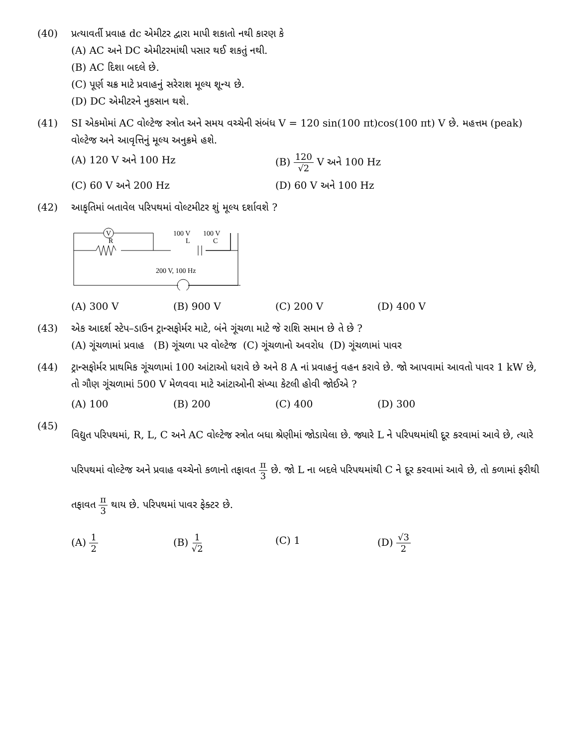(40) પ્રત્યાવર્તી પ્રવાહ dc એમીટર દ્વારા માપી શકાતો નથી કારણ કે
(A) AC અને DC એમીટરમાંથી પસાર થઈ શકતું નથી.
(B) AC દિશા બદલે છે.
(C) પૂર્ણ ચક્ર માટે પ્રવાહનું સરેરાશ મૂલ્ય શૂન્ય છે.
(D) DC એમીટરને નુકસાન થશે.
(41) SI એકમોમાં AC વોલ્ટેજ સ્ત્રોત અને સમય વચ્ચેની સંબંધ V = 120 sin(100 πt)cos(100 πt) V છે. મહત્તમ (peak) વોલ્ટેજ અને આવૃત્તિનું મૂલ્ય અનુક્રમે હશે.
(A) 120 V અને 100 Hz (B) 120 √2 V અને 100 Hz
(C) 60 V અને 200 Hz (D) 60 V અને 100 Hz
(42) આકૃતિમાં બતાવેલ પરિપથમાં વોલ્ટમીટર શું મૂલ્ય દર્શાવશે ?
V
R
100 V
100 V
L
C
200 V, 100 Hz
(A) 300 V (B) 900 V (C) 200 V (D) 400 V
(43) એક આદર્શ સ્ટેપ–ડાઉન ટ્રાન્સફોર્મર માટે, બંને ગૂંચળા માટે જે રાશિ સમાન છે તે છે ?
(A) ગૂંચળામાં પ્રવાહ (B) ગૂંચળા પર વોલ્ટેજ (C) ગૂંચળાનો અવરોધ (D) ગૂંચળામાં પાવર
(44) ટ્રાન્સફોર્મર પ્રાથમિક ગૂંચળામાં 100 આંટાઓ ધરાવે છે અને 8 A નાં પ્રવાહનું વહન કરાવે છે. જો આપવામાં આવતો પાવર 1 kW છે, તો ગૌણ ગૂંચળામાં 500 V મેળવવા માટે આંટાઓની સંખ્યા કેટલી હોવી જોઈએ ?
(A) 100 (B) 200 (C) 400 (D) 300
(45)
વિદ્યુત પરિપથમાં, R, L, C અને AC વોલ્ટેજ સ્ત્રોત બધા શ્રેણીમાં જોડાયેલા છે. જ્યારે L ને પરિપથમાંથી દૂર કરવામાં આવે છે, ત્યારે પરિપથમાં વોલ્ટેજ અને પ્રવાહ વચ્ચેનો કળાનો તફાવત π 3 છે. જો L ના બદલે પરિપથમાંથી C ને દૂર કરવામાં આવે છે, તો કળામાં ફરીથી તફાવત π 3 થાય છે. પરિપથમાં પાવર ફેક્ટર છે.
(A) 1 2 (B) 1 √2 (C) 1 (D) √3 2